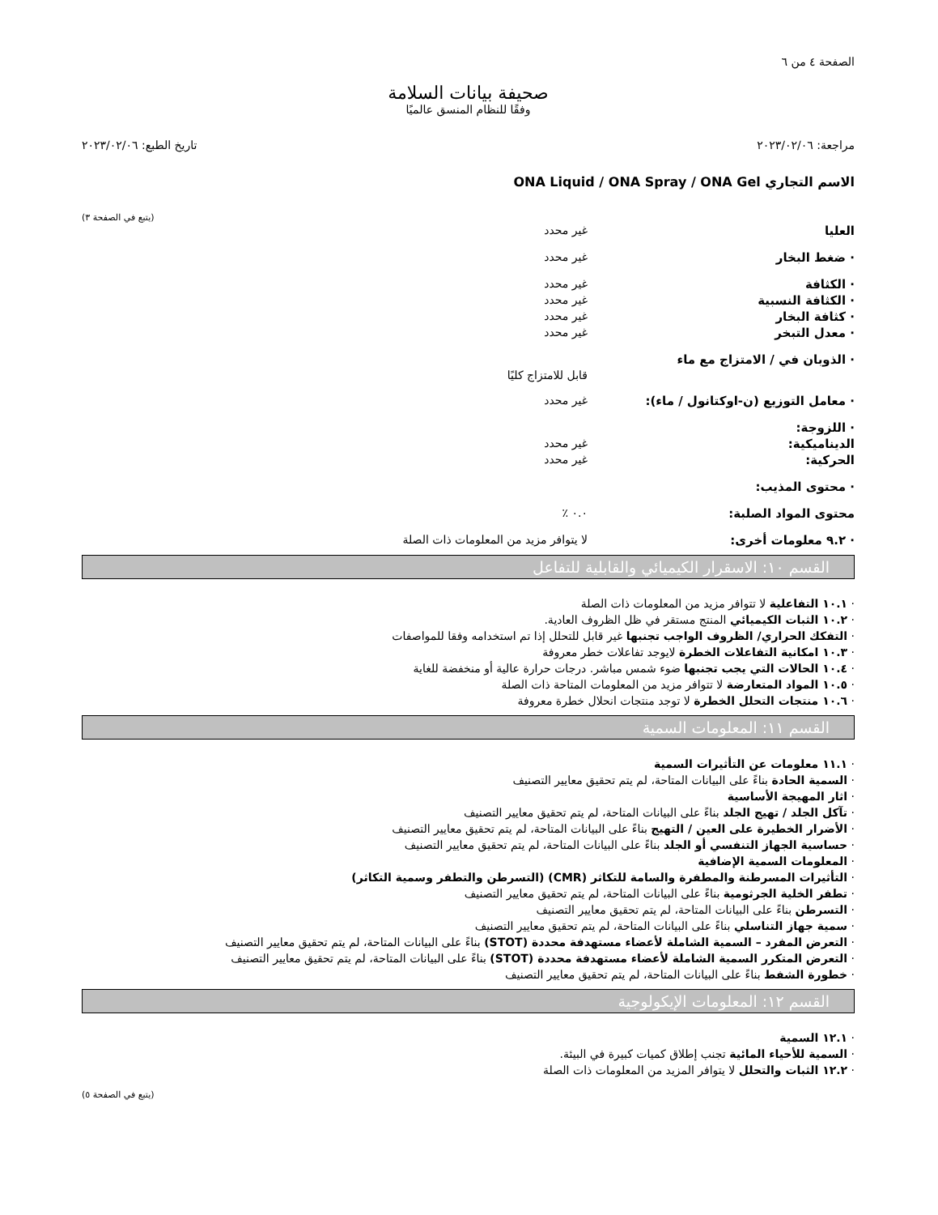الصفحة ٤ من ٦
صحيفة بيانات السلامة
وفقًا للنظام المنسق عالميًا
مراجعة: ٢٠٢٣/٠٢/٠٦ تاريخ الطبع: ٢٠٢٣/٠٢/٠٦
الاسم التجاري ONA Liquid / ONA Spray / ONA Gel
(يتبع في الصفحة ٣)
| العليا | غير محدد |
| · ضغط البخار | غير محدد |
| · الكثافة | غير محدد |
| · الكثافة النسبية | غير محدد |
| · كثافة البخار | غير محدد |
| · معدل التبخر | غير محدد |
| · الذوبان في / الامتزاج مع ماء | قابل للامتزاج كليًا |
| · معامل التوزيع (ن-اوكتانول / ماء): | غير محدد |
| · اللزوجة: | |
| الديناميكية: | غير محدد |
| الحركية: | غير محدد |
| · محتوى المذيب: | |
| محتوى المواد الصلبة: | ٠.٠ ٪ |
| · ٩.٢ معلومات أخرى: | لا يتوافر مزيد من المعلومات ذات الصلة |
القسم ١٠: الاسقرار الكيميائي والقابلية للتفاعل
· ١٠.١ التفاعلية لا تتوافر مزيد من المعلومات ذات الصلة
· ١٠.٢ الثبات الكيميائي المنتج مستقر في ظل الظروف العادية.
· التفكك الحراري/ الظروف الواجب تجنبها غير قابل للتحلل إذا تم استخدامه وفقا للمواصفات
· ١٠.٣ امكانية التفاعلات الخطرة لايوجد تفاعلات خطر معروفة
· ١٠.٤ الحالات التي يجب تجنبها ضوء شمس مباشر. درجات حرارة عالية أو منخفضة للغاية
· ١٠.٥ المواد المتعارضة لا تتوافر مزيد من المعلومات المتاحة ذات الصلة
· ١٠.٦ منتجات التحلل الخطرة لا توجد منتجات انحلال خطرة معروفة
القسم ١١: المعلومات السمية
· ١١.١ معلومات عن التأثيرات السمية
· السمية الحادة بناءً على البيانات المتاحة، لم يتم تحقيق معايير التصنيف
· اثار المهيجة الأساسية
· تآكل الجلد / تهيج الجلد بناءً على البيانات المتاحة، لم يتم تحقيق معايير التصنيف
· الأضرار الخطيرة على العين / التهيج بناءً على البيانات المتاحة، لم يتم تحقيق معايير التصنيف
· حساسية الجهاز التنفسي أو الجلد بناءً على البيانات المتاحة، لم يتم تحقيق معايير التصنيف
· المعلومات السمية الإضافية
· التأثيرات المسرطنة والمطفرة والسامة للتكاثر (CMR) (التسرطن والتطفر وسمية التكاثر)
· تطفر الخلية الجرثومية بناءً على البيانات المتاحة، لم يتم تحقيق معايير التصنيف
· التسرطن بناءً على البيانات المتاحة، لم يتم تحقيق معايير التصنيف
· سمية جهاز التناسلي بناءً على البيانات المتاحة، لم يتم تحقيق معايير التصنيف
· التعرض المفرد – السمية الشاملة لأعضاء مستهدفة محددة (STOT) بناءً على البيانات المتاحة، لم يتم تحقيق معايير التصنيف
· التعرض المتكرر السمية الشاملة لأعضاء مستهدفة محددة (STOT) بناءً على البيانات المتاحة، لم يتم تحقيق معايير التصنيف
· خطورة الشفط بناءً على البيانات المتاحة، لم يتم تحقيق معايير التصنيف
القسم ١٢: المعلومات الإيكولوجية
· ١٢.١ السمية
· السمية للأحياء المائية تجنب إطلاق كميات كبيرة في البيئة.
· ١٢.٢ الثبات والتحلل لا يتوافر المزيد من المعلومات ذات الصلة
(يتبع في الصفحة ٥)